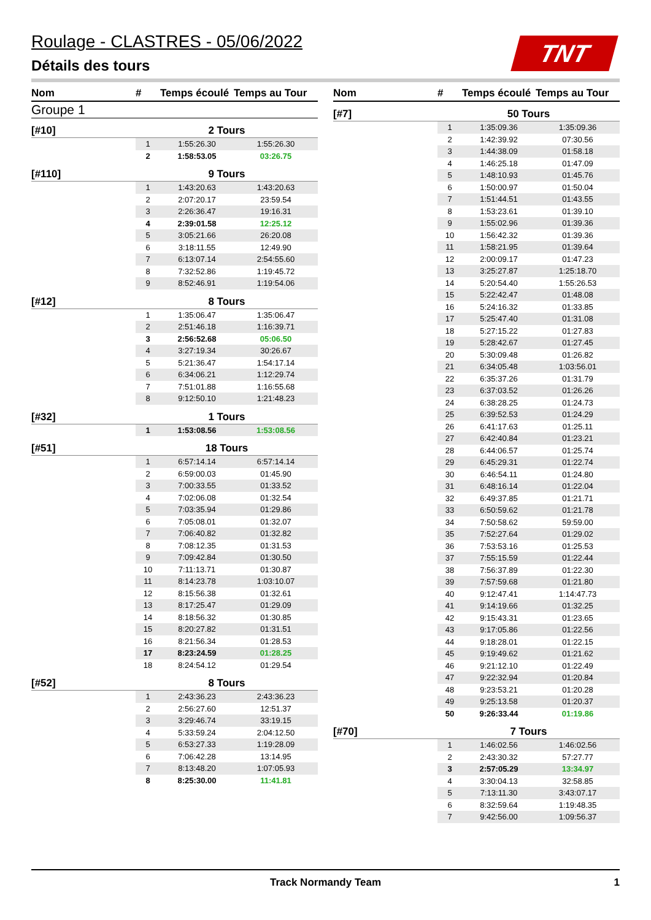Roulage - CLASTRES - 05/06/2022
Détails des tours
TNT
| Nom | # | Temps écoulé | Temps au Tour |
| --- | --- | --- | --- |
| Groupe 1 | | | |
| [#10] | 2 Tours | | |
| | 1 | 1:55:26.30 | 1:55:26.30 |
| | 2 | 1:58:53.05 | 03:26.75 |
| [#110] | 9 Tours | | |
| | 1 | 1:43:20.63 | 1:43:20.63 |
| | 2 | 2:07:20.17 | 23:59.54 |
| | 3 | 2:26:36.47 | 19:16.31 |
| | 4 | 2:39:01.58 | 12:25.12 |
| | 5 | 3:05:21.66 | 26:20.08 |
| | 6 | 3:18:11.55 | 12:49.90 |
| | 7 | 6:13:07.14 | 2:54:55.60 |
| | 8 | 7:32:52.86 | 1:19:45.72 |
| | 9 | 8:52:46.91 | 1:19:54.06 |
| [#12] | 8 Tours | | |
| | 1 | 1:35:06.47 | 1:35:06.47 |
| | 2 | 2:51:46.18 | 1:16:39.71 |
| | 3 | 2:56:52.68 | 05:06.50 |
| | 4 | 3:27:19.34 | 30:26.67 |
| | 5 | 5:21:36.47 | 1:54:17.14 |
| | 6 | 6:34:06.21 | 1:12:29.74 |
| | 7 | 7:51:01.88 | 1:16:55.68 |
| | 8 | 9:12:50.10 | 1:21:48.23 |
| [#32] | 1 Tours | | |
| | 1 | 1:53:08.56 | 1:53:08.56 |
| [#51] | 18 Tours | | |
| | 1 | 6:57:14.14 | 6:57:14.14 |
| | 2 | 6:59:00.03 | 01:45.90 |
| | 3 | 7:00:33.55 | 01:33.52 |
| | 4 | 7:02:06.08 | 01:32.54 |
| | 5 | 7:03:35.94 | 01:29.86 |
| | 6 | 7:05:08.01 | 01:32.07 |
| | 7 | 7:06:40.82 | 01:32.82 |
| | 8 | 7:08:12.35 | 01:31.53 |
| | 9 | 7:09:42.84 | 01:30.50 |
| | 10 | 7:11:13.71 | 01:30.87 |
| | 11 | 8:14:23.78 | 1:03:10.07 |
| | 12 | 8:15:56.38 | 01:32.61 |
| | 13 | 8:17:25.47 | 01:29.09 |
| | 14 | 8:18:56.32 | 01:30.85 |
| | 15 | 8:20:27.82 | 01:31.51 |
| | 16 | 8:21:56.34 | 01:28.53 |
| | 17 | 8:23:24.59 | 01:28.25 |
| | 18 | 8:24:54.12 | 01:29.54 |
| [#52] | 8 Tours | | |
| | 1 | 2:43:36.23 | 2:43:36.23 |
| | 2 | 2:56:27.60 | 12:51.37 |
| | 3 | 3:29:46.74 | 33:19.15 |
| | 4 | 5:33:59.24 | 2:04:12.50 |
| | 5 | 6:53:27.33 | 1:19:28.09 |
| | 6 | 7:06:42.28 | 13:14.95 |
| | 7 | 8:13:48.20 | 1:07:05.93 |
| | 8 | 8:25:30.00 | 11:41.81 |
| Nom | # | Temps écoulé | Temps au Tour |
| --- | --- | --- | --- |
| [#7] | 50 Tours | | |
| | 1 | 1:35:09.36 | 1:35:09.36 |
| | 2 | 1:42:39.92 | 07:30.56 |
| | 3 | 1:44:38.09 | 01:58.18 |
| | 4 | 1:46:25.18 | 01:47.09 |
| | 5 | 1:48:10.93 | 01:45.76 |
| | 6 | 1:50:00.97 | 01:50.04 |
| | 7 | 1:51:44.51 | 01:43.55 |
| | 8 | 1:53:23.61 | 01:39.10 |
| | 9 | 1:55:02.96 | 01:39.36 |
| | 10 | 1:56:42.32 | 01:39.36 |
| | 11 | 1:58:21.95 | 01:39.64 |
| | 12 | 2:00:09.17 | 01:47.23 |
| | 13 | 3:25:27.87 | 1:25:18.70 |
| | 14 | 5:20:54.40 | 1:55:26.53 |
| | 15 | 5:22:42.47 | 01:48.08 |
| | 16 | 5:24:16.32 | 01:33.85 |
| | 17 | 5:25:47.40 | 01:31.08 |
| | 18 | 5:27:15.22 | 01:27.83 |
| | 19 | 5:28:42.67 | 01:27.45 |
| | 20 | 5:30:09.48 | 01:26.82 |
| | 21 | 6:34:05.48 | 1:03:56.01 |
| | 22 | 6:35:37.26 | 01:31.79 |
| | 23 | 6:37:03.52 | 01:26.26 |
| | 24 | 6:38:28.25 | 01:24.73 |
| | 25 | 6:39:52.53 | 01:24.29 |
| | 26 | 6:41:17.63 | 01:25.11 |
| | 27 | 6:42:40.84 | 01:23.21 |
| | 28 | 6:44:06.57 | 01:25.74 |
| | 29 | 6:45:29.31 | 01:22.74 |
| | 30 | 6:46:54.11 | 01:24.80 |
| | 31 | 6:48:16.14 | 01:22.04 |
| | 32 | 6:49:37.85 | 01:21.71 |
| | 33 | 6:50:59.62 | 01:21.78 |
| | 34 | 7:50:58.62 | 59:59.00 |
| | 35 | 7:52:27.64 | 01:29.02 |
| | 36 | 7:53:53.16 | 01:25.53 |
| | 37 | 7:55:15.59 | 01:22.44 |
| | 38 | 7:56:37.89 | 01:22.30 |
| | 39 | 7:57:59.68 | 01:21.80 |
| | 40 | 9:12:47.41 | 1:14:47.73 |
| | 41 | 9:14:19.66 | 01:32.25 |
| | 42 | 9:15:43.31 | 01:23.65 |
| | 43 | 9:17:05.86 | 01:22.56 |
| | 44 | 9:18:28.01 | 01:22.15 |
| | 45 | 9:19:49.62 | 01:21.62 |
| | 46 | 9:21:12.10 | 01:22.49 |
| | 47 | 9:22:32.94 | 01:20.84 |
| | 48 | 9:23:53.21 | 01:20.28 |
| | 49 | 9:25:13.58 | 01:20.37 |
| | 50 | 9:26:33.44 | 01:19.86 |
| [#70] | 7 Tours | | |
| | 1 | 1:46:02.56 | 1:46:02.56 |
| | 2 | 2:43:30.32 | 57:27.77 |
| | 3 | 2:57:05.29 | 13:34.97 |
| | 4 | 3:30:04.13 | 32:58.85 |
| | 5 | 7:13:11.30 | 3:43:07.17 |
| | 6 | 8:32:59.64 | 1:19:48.35 |
| | 7 | 9:42:56.00 | 1:09:56.37 |
Track Normandy Team 1